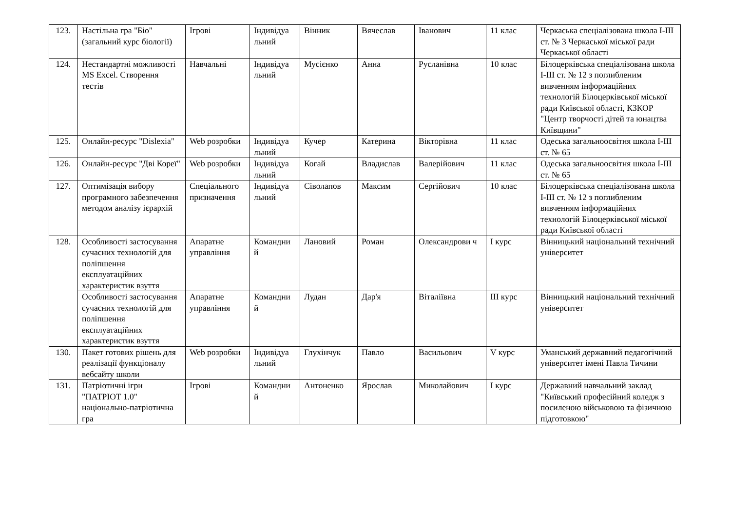| 123. | Настільна гра "Біо" (загальний курс біології) | Ігрові | Індивідуа льний | Вінник | Вячеслав | Іванович | 11 клас | Черкаська спеціалізована школа І-ІІІ ст. № 3 Черкаської міської ради Черкаської області |
| 124. | Нестандартні можливості MS Excel. Створення тестів | Навчальні | Індивідуа льний | Мусієнко | Анна | Русланівна | 10 клас | Білоцерківська спеціалізована школа І-ІІІ ст. № 12 з поглибленим вивченням інформаційних технологій Білоцерківської міської ради Київської області, КЗКОР "Центр творчості дітей та юнацтва Київщини" |
| 125. | Онлайн-ресурс "Dislexia" | Web розробки | Індивідуа льний | Кучер | Катерина | Вікторівна | 11 клас | Одеська загальноосвітня школа І-ІІІ ст. № 65 |
| 126. | Онлайн-ресурс "Дві Кореї" | Web розробки | Індивідуа льний | Когай | Владислав | Валерійович | 11 клас | Одеська загальноосвітня школа І-ІІІ ст. № 65 |
| 127. | Оптимізація вибору програмного забезпечення методом аналізу ієрархій | Спеціального призначення | Індивідуа льний | Сіволапов | Максим | Сергійович | 10 клас | Білоцерківська спеціалізована школа І-ІІІ ст. № 12 з поглибленим вивченням інформаційних технологій Білоцерківської міської ради Київської області |
| 128. | Особливості застосування сучасних технологій для поліпшення експлуатаційних характеристик взуття | Апаратне управління | Командни й | Лановий | Роман | Олександрови ч | І курс | Вінницький національний технічний університет |
| | Особливості застосування сучасних технологій для поліпшення експлуатаційних характеристик взуття | Апаратне управління | Командни й | Лудан | Дар'я | Віталіївна | ІІІ курс | Вінницький національний технічний університет |
| 130. | Пакет готових рішень для реалізації функціоналу вебсайту школи | Web розробки | Індивідуа льний | Глухінчук | Павло | Васильович | V курс | Уманський державний педагогічний університет імені Павла Тичини |
| 131. | Патріотичні ігри "ПАТРІОТ 1.0" національно-патріотична гра | Ігрові | Командни й | Антоненко | Ярослав | Миколайович | І курс | Державний навчальний заклад "Київський професійний коледж з посиленою військовою та фізичною підготовкою" |